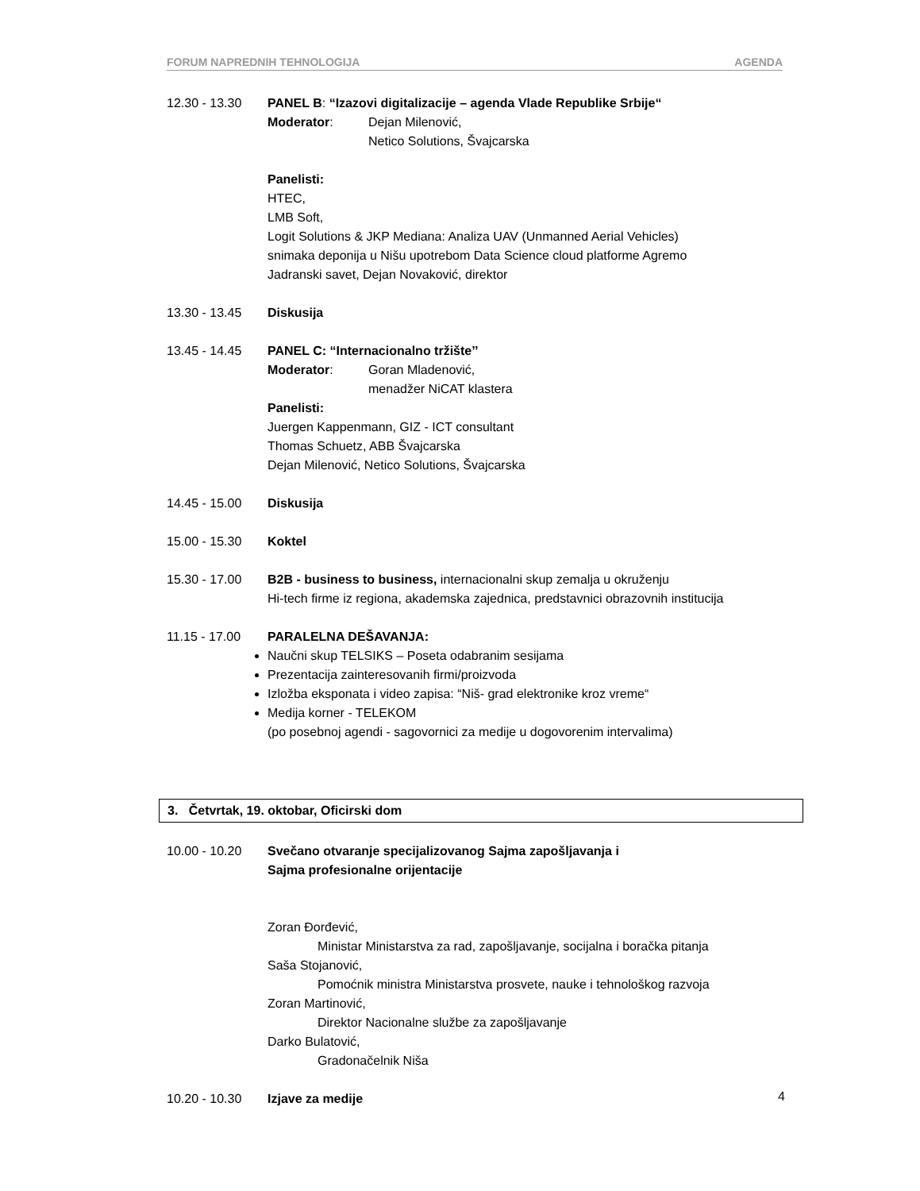FORUM NAPREDNIH TEHNOLOGIJA AGENDA
12.30 - 13.30 PANEL B: “Izazovi digitalizacije – agenda Vlade Republike Srbije“
Moderator: Dejan Milenović,
Netico Solutions, Švajcarska
Panelisti:
HTEC,
LMB Soft,
Logit Solutions & JKP Mediana: Analiza UAV (Unmanned Aerial Vehicles)
snimaka deponija u Nišu upotrebom Data Science cloud platforme Agremo
Jadranski savet, Dejan Novaković, direktor
13.30 - 13.45 Diskusija
13.45 - 14.45 PANEL C: “Internacionalno tržište’’
Moderator: Goran Mladenović,
menadžer NiCAT klastera
Panelisti:
Juergen Kappenmann, GIZ - ICT consultant
Thomas Schuetz, ABB Švajcarska
Dejan Milenović, Netico Solutions, Švajcarska
14.45 - 15.00 Diskusija
15.00 - 15.30 Koktel
15.30 - 17.00 B2B - business to business, internacionalni skup zemalja u okruženju
Hi-tech firme iz regiona, akademska zajednica, predstavnici obrazovnih institucija
11.15 - 17.00 PARALELNA DEŠAVANJA:
Naučni skup TELSIKS – Poseta odabranim sesijama
Prezentacija zainteresovanih firmi/proizvoda
Izložba eksponata i video zapisa: “Niš- grad elektronike kroz vreme“
Medija korner - TELEKOM
(po posebnoj agendi - sagovornici za medije u dogovorenim intervalima)
3. Četvrtak, 19. oktobar, Oficirski dom
10.00 - 10.20 Svečano otvaranje specijalizovanog Sajma zapošljavanja i
Sajma profesionalne orijentacije
Zoran Đorđević,
Ministar Ministarstva za rad, zapošljavanje, socijalna i boračka pitanja
Saša Stojanović,
Pomoćnik ministra Ministarstva prosvete, nauke i tehnološkog razvoja
Zoran Martinović,
Direktor Nacionalne službe za zapošljavanje
Darko Bulatović,
Gradonačelnik Niša
10.20 - 10.30 Izjave za medije
4